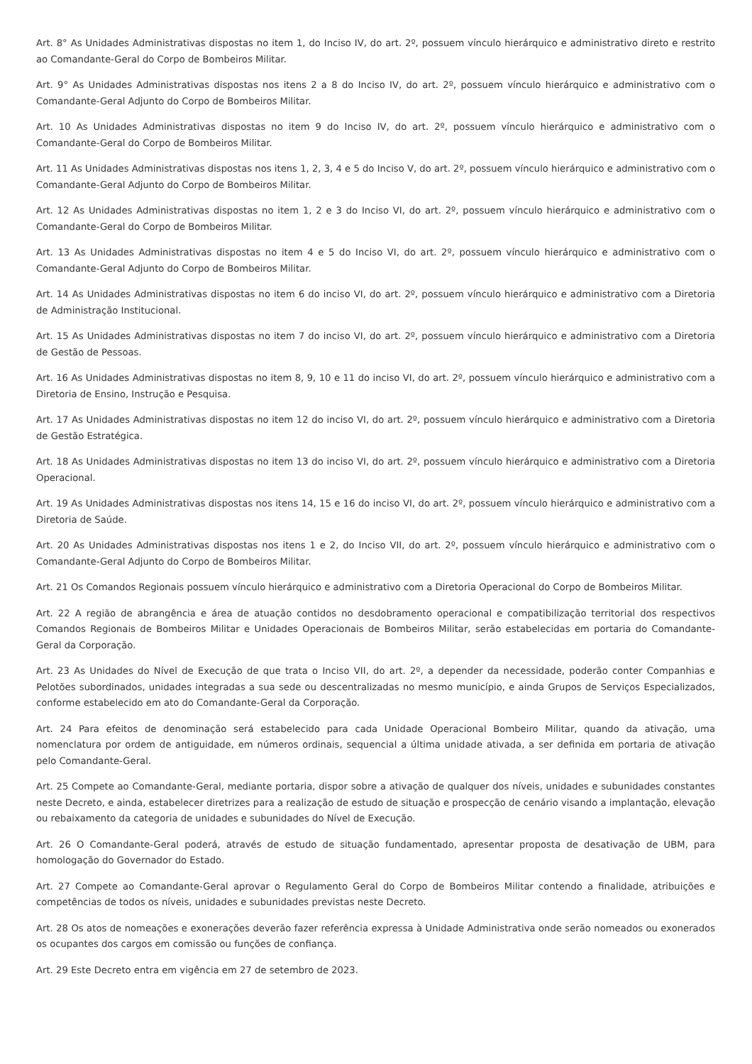Art. 8° As Unidades Administrativas dispostas no item 1, do Inciso IV, do art. 2º, possuem vínculo hierárquico e administrativo direto e restrito ao Comandante-Geral do Corpo de Bombeiros Militar.
Art. 9° As Unidades Administrativas dispostas nos itens 2 a 8 do Inciso IV, do art. 2º, possuem vínculo hierárquico e administrativo com o Comandante-Geral Adjunto do Corpo de Bombeiros Militar.
Art. 10 As Unidades Administrativas dispostas no item 9 do Inciso IV, do art. 2º, possuem vínculo hierárquico e administrativo com o Comandante-Geral do Corpo de Bombeiros Militar.
Art. 11 As Unidades Administrativas dispostas nos itens 1, 2, 3, 4 e 5 do Inciso V, do art. 2º, possuem vínculo hierárquico e administrativo com o Comandante-Geral Adjunto do Corpo de Bombeiros Militar.
Art. 12 As Unidades Administrativas dispostas no item 1, 2 e 3 do Inciso VI, do art. 2º, possuem vínculo hierárquico e administrativo com o Comandante-Geral do Corpo de Bombeiros Militar.
Art. 13 As Unidades Administrativas dispostas no item 4 e 5 do Inciso VI, do art. 2º, possuem vínculo hierárquico e administrativo com o Comandante-Geral Adjunto do Corpo de Bombeiros Militar.
Art. 14 As Unidades Administrativas dispostas no item 6 do inciso VI, do art. 2º, possuem vínculo hierárquico e administrativo com a Diretoria de Administração Institucional.
Art. 15 As Unidades Administrativas dispostas no item 7 do inciso VI, do art. 2º, possuem vínculo hierárquico e administrativo com a Diretoria de Gestão de Pessoas.
Art. 16 As Unidades Administrativas dispostas no item 8, 9, 10 e 11 do inciso VI, do art. 2º, possuem vínculo hierárquico e administrativo com a Diretoria de Ensino, Instrução e Pesquisa.
Art. 17 As Unidades Administrativas dispostas no item 12 do inciso VI, do art. 2º, possuem vínculo hierárquico e administrativo com a Diretoria de Gestão Estratégica.
Art. 18 As Unidades Administrativas dispostas no item 13 do inciso VI, do art. 2º, possuem vínculo hierárquico e administrativo com a Diretoria Operacional.
Art. 19 As Unidades Administrativas dispostas nos itens 14, 15 e 16 do inciso VI, do art. 2º, possuem vínculo hierárquico e administrativo com a Diretoria de Saúde.
Art. 20 As Unidades Administrativas dispostas nos itens 1 e 2, do Inciso VII, do art. 2º, possuem vínculo hierárquico e administrativo com o Comandante-Geral Adjunto do Corpo de Bombeiros Militar.
Art. 21 Os Comandos Regionais possuem vínculo hierárquico e administrativo com a Diretoria Operacional do Corpo de Bombeiros Militar.
Art. 22 A região de abrangência e área de atuação contidos no desdobramento operacional e compatibilização territorial dos respectivos Comandos Regionais de Bombeiros Militar e Unidades Operacionais de Bombeiros Militar, serão estabelecidas em portaria do Comandante-Geral da Corporação.
Art. 23 As Unidades do Nível de Execução de que trata o Inciso VII, do art. 2º, a depender da necessidade, poderão conter Companhias e Pelotões subordinados, unidades integradas a sua sede ou descentralizadas no mesmo município, e ainda Grupos de Serviços Especializados, conforme estabelecido em ato do Comandante-Geral da Corporação.
Art. 24 Para efeitos de denominação será estabelecido para cada Unidade Operacional Bombeiro Militar, quando da ativação, uma nomenclatura por ordem de antiguidade, em números ordinais, sequencial a última unidade ativada, a ser definida em portaria de ativação pelo Comandante-Geral.
Art. 25 Compete ao Comandante-Geral, mediante portaria, dispor sobre a ativação de qualquer dos níveis, unidades e subunidades constantes neste Decreto, e ainda, estabelecer diretrizes para a realização de estudo de situação e prospecção de cenário visando a implantação, elevação ou rebaixamento da categoria de unidades e subunidades do Nível de Execução.
Art. 26 O Comandante-Geral poderá, através de estudo de situação fundamentado, apresentar proposta de desativação de UBM, para homologação do Governador do Estado.
Art. 27 Compete ao Comandante-Geral aprovar o Regulamento Geral do Corpo de Bombeiros Militar contendo a finalidade, atribuições e competências de todos os níveis, unidades e subunidades previstas neste Decreto.
Art. 28 Os atos de nomeações e exonerações deverão fazer referência expressa à Unidade Administrativa onde serão nomeados ou exonerados os ocupantes dos cargos em comissão ou funções de confiança.
Art. 29 Este Decreto entra em vigência em 27 de setembro de 2023.